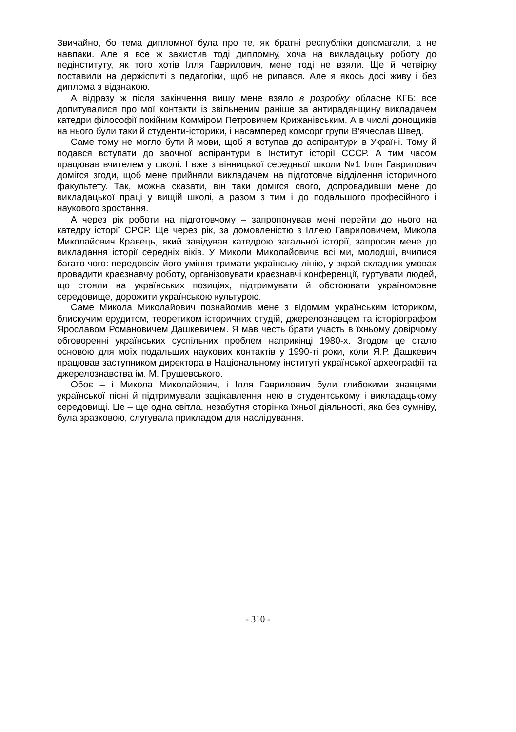Звичайно, бо тема дипломної була про те, як братні республіки допомагали, а не навпаки. Але я все ж захистив тоді дипломну, хоча на викладацьку роботу до педінституту, як того хотів Ілля Гаврилович, мене тоді не взяли. Ще й четвірку поставили на держіспиті з педагогіки, щоб не рипався. Але я якось досі живу і без диплома з відзнакою.
А відразу ж після закінчення вишу мене взяло в розробку обласне КГБ: все допитувалися про мої контакти із звільненим раніше за антирадянщину викладачем катедри філософії покійним Комміром Петровичем Крижанівським. А в числі донощиків на нього були таки й студенти-історики, і насамперед комсорг групи В’ячеслав Швед.
Саме тому не могло бути й мови, щоб я вступав до аспірантури в Україні. Тому й подався вступати до заочної аспірантури в Інститут історії СССР. А тим часом працював вчителем у школі. І вже з вінницької середньої школи №1 Ілля Гаврилович домігся згоди, щоб мене прийняли викладачем на підготовче відділення історичного факультету. Так, можна сказати, він таки домігся свого, допровадивши мене до викладацької праці у вищій школі, а разом з тим і до подальшого професійного і наукового зростання.
А через рік роботи на підготовчому – запропонував мені перейти до нього на катедру історії СРСР. Ще через рік, за домовленістю з Іллею Гавриловичем, Микола Миколайович Кравець, який завідував катедрою загальної історії, запросив мене до викладання історії середніх віків. У Миколи Миколайовича всі ми, молодші, вчилися багато чого: передовсім його уміння тримати українську лінію, у вкрай складних умовах провадити краєзнавчу роботу, організовувати краєзнавчі конференції, гуртувати людей, що стояли на українських позиціях, підтримувати й обстоювати україномовне середовище, дорожити українською культурою.
Саме Микола Миколайович познайомив мене з відомим українським істориком, блискучим ерудитом, теоретиком історичних студій, джерелознавцем та історіографом Ярославом Романовичем Дашкевичем. Я мав честь брати участь в їхньому довірчому обговоренні українських суспільних проблем наприкінці 1980-х. Згодом це стало основою для моїх подальших наукових контактів у 1990-ті роки, коли Я.Р. Дашкевич працював заступником директора в Національному інституті української археографії та джерелознавства ім. М. Грушевського.
Обоє – і Микола Миколайович, і Ілля Гаврилович були глибокими знавцями української пісні й підтримували зацікавлення нею в студентському і викладацькому середовищі. Це – ще одна світла, незабутня сторінка їхньої діяльності, яка без сумніву, була зразковою, слугувала прикладом для наслідування.
- 310 -